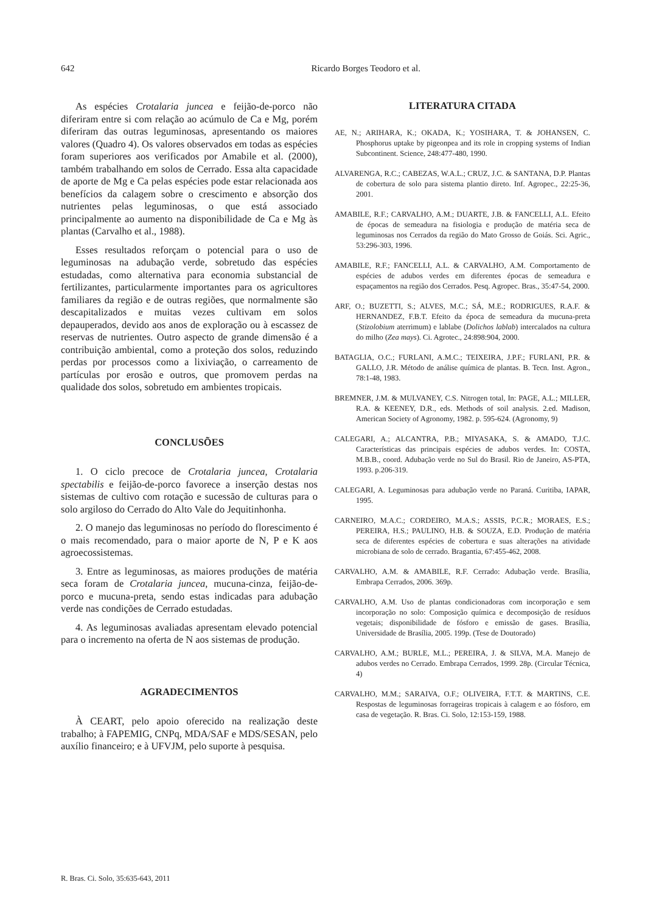642 Ricardo Borges Teodoro et al.
As espécies Crotalaria juncea e feijão-de-porco não diferiram entre si com relação ao acúmulo de Ca e Mg, porém diferiram das outras leguminosas, apresentando os maiores valores (Quadro 4). Os valores observados em todas as espécies foram superiores aos verificados por Amabile et al. (2000), também trabalhando em solos de Cerrado. Essa alta capacidade de aporte de Mg e Ca pelas espécies pode estar relacionada aos benefícios da calagem sobre o crescimento e absorção dos nutrientes pelas leguminosas, o que está associado principalmente ao aumento na disponibilidade de Ca e Mg às plantas (Carvalho et al., 1988).
Esses resultados reforçam o potencial para o uso de leguminosas na adubação verde, sobretudo das espécies estudadas, como alternativa para economia substancial de fertilizantes, particularmente importantes para os agricultores familiares da região e de outras regiões, que normalmente são descapitalizados e muitas vezes cultivam em solos depauperados, devido aos anos de exploração ou à escassez de reservas de nutrientes. Outro aspecto de grande dimensão é a contribuição ambiental, como a proteção dos solos, reduzindo perdas por processos como a lixiviação, o carreamento de partículas por erosão e outros, que promovem perdas na qualidade dos solos, sobretudo em ambientes tropicais.
CONCLUSÕES
1. O ciclo precoce de Crotalaria juncea, Crotalaria spectabilis e feijão-de-porco favorece a inserção destas nos sistemas de cultivo com rotação e sucessão de culturas para o solo argiloso do Cerrado do Alto Vale do Jequitinhonha.
2. O manejo das leguminosas no período do florescimento é o mais recomendado, para o maior aporte de N, P e K aos agroecossistemas.
3. Entre as leguminosas, as maiores produções de matéria seca foram de Crotalaria juncea, mucuna-cinza, feijão-de-porco e mucuna-preta, sendo estas indicadas para adubação verde nas condições de Cerrado estudadas.
4. As leguminosas avaliadas apresentam elevado potencial para o incremento na oferta de N aos sistemas de produção.
AGRADECIMENTOS
À CEART, pelo apoio oferecido na realização deste trabalho; à FAPEMIG, CNPq, MDA/SAF e MDS/SESAN, pelo auxílio financeiro; e à UFVJM, pelo suporte à pesquisa.
LITERATURA CITADA
AE, N.; ARIHARA, K.; OKADA, K.; YOSIHARA, T. & JOHANSEN, C. Phosphorus uptake by pigeonpea and its role in cropping systems of Indian Subcontinent. Science, 248:477-480, 1990.
ALVARENGA, R.C.; CABEZAS, W.A.L.; CRUZ, J.C. & SANTANA, D.P. Plantas de cobertura de solo para sistema plantio direto. Inf. Agropec., 22:25-36, 2001.
AMABILE, R.F.; CARVALHO, A.M.; DUARTE, J.B. & FANCELLI, A.L. Efeito de épocas de semeadura na fisiologia e produção de matéria seca de leguminosas nos Cerrados da região do Mato Grosso de Goiás. Sci. Agric., 53:296-303, 1996.
AMABILE, R.F.; FANCELLI, A.L. & CARVALHO, A.M. Comportamento de espécies de adubos verdes em diferentes épocas de semeadura e espaçamentos na região dos Cerrados. Pesq. Agropec. Bras., 35:47-54, 2000.
ARF, O.; BUZETTI, S.; ALVES, M.C.; SÁ, M.E.; RODRIGUES, R.A.F. & HERNANDEZ, F.B.T. Efeito da época de semeadura da mucuna-preta (Stizolobium aterrimum) e lablabe (Dolichos lablab) intercalados na cultura do milho (Zea mays). Ci. Agrotec., 24:898:904, 2000.
BATAGLIA, O.C.; FURLANI, A.M.C.; TEIXEIRA, J.P.F.; FURLANI, P.R. & GALLO, J.R. Método de análise química de plantas. B. Tecn. Inst. Agron., 78:1-48, 1983.
BREMNER, J.M. & MULVANEY, C.S. Nitrogen total, In: PAGE, A.L.; MILLER, R.A. & KEENEY, D.R., eds. Methods of soil analysis. 2.ed. Madison, American Society of Agronomy, 1982. p. 595-624. (Agronomy, 9)
CALEGARI, A.; ALCANTRA, P.B.; MIYASAKA, S. & AMADO, T.J.C. Características das principais espécies de adubos verdes. In: COSTA, M.B.B., coord. Adubação verde no Sul do Brasil. Rio de Janeiro, AS-PTA, 1993. p.206-319.
CALEGARI, A. Leguminosas para adubação verde no Paraná. Curitiba, IAPAR, 1995.
CARNEIRO, M.A.C.; CORDEIRO, M.A.S.; ASSIS, P.C.R.; MORAES, E.S.; PEREIRA, H.S.; PAULINO, H.B. & SOUZA, E.D. Produção de matéria seca de diferentes espécies de cobertura e suas alterações na atividade microbiana de solo de cerrado. Bragantia, 67:455-462, 2008.
CARVALHO, A.M. & AMABILE, R.F. Cerrado: Adubação verde. Brasília, Embrapa Cerrados, 2006. 369p.
CARVALHO, A.M. Uso de plantas condicionadoras com incorporação e sem incorporação no solo: Composição química e decomposição de resíduos vegetais; disponibilidade de fósforo e emissão de gases. Brasília, Universidade de Brasília, 2005. 199p. (Tese de Doutorado)
CARVALHO, A.M.; BURLE, M.L.; PEREIRA, J. & SILVA, M.A. Manejo de adubos verdes no Cerrado. Embrapa Cerrados, 1999. 28p. (Circular Técnica, 4)
CARVALHO, M.M.; SARAIVA, O.F.; OLIVEIRA, F.T.T. & MARTINS, C.E. Respostas de leguminosas forrageiras tropicais à calagem e ao fósforo, em casa de vegetação. R. Bras. Ci. Solo, 12:153-159, 1988.
R. Bras. Ci. Solo, 35:635-643, 2011